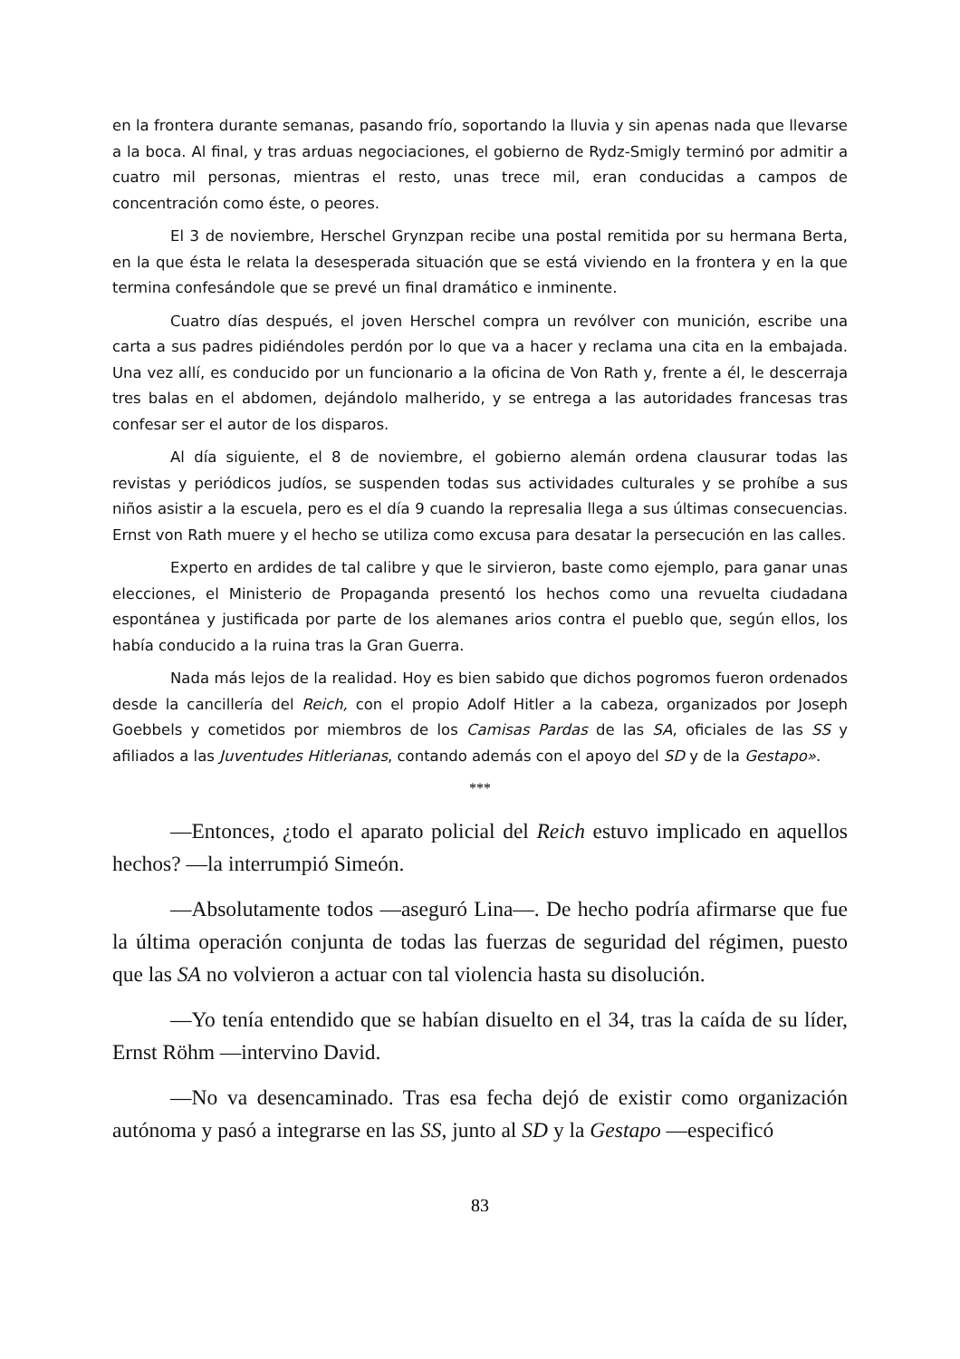en la frontera durante semanas, pasando frío, soportando la lluvia y sin apenas nada que llevarse a la boca. Al final, y tras arduas negociaciones, el gobierno de Rydz-Smigly terminó por admitir a cuatro mil personas, mientras el resto, unas trece mil, eran conducidas a campos de concentración como éste, o peores.
El 3 de noviembre, Herschel Grynzpan recibe una postal remitida por su hermana Berta, en la que ésta le relata la desesperada situación que se está viviendo en la frontera y en la que termina confesándole que se prevé un final dramático e inminente.
Cuatro días después, el joven Herschel compra un revólver con munición, escribe una carta a sus padres pidiéndoles perdón por lo que va a hacer y reclama una cita en la embajada. Una vez allí, es conducido por un funcionario a la oficina de Von Rath y, frente a él, le descerraja tres balas en el abdomen, dejándolo malherido, y se entrega a las autoridades francesas tras confesar ser el autor de los disparos.
Al día siguiente, el 8 de noviembre, el gobierno alemán ordena clausurar todas las revistas y periódicos judíos, se suspenden todas sus actividades culturales y se prohíbe a sus niños asistir a la escuela, pero es el día 9 cuando la represalia llega a sus últimas consecuencias. Ernst von Rath muere y el hecho se utiliza como excusa para desatar la persecución en las calles.
Experto en ardides de tal calibre y que le sirvieron, baste como ejemplo, para ganar unas elecciones, el Ministerio de Propaganda presentó los hechos como una revuelta ciudadana espontánea y justificada por parte de los alemanes arios contra el pueblo que, según ellos, los había conducido a la ruina tras la Gran Guerra.
Nada más lejos de la realidad. Hoy es bien sabido que dichos pogromos fueron ordenados desde la cancillería del Reich, con el propio Adolf Hitler a la cabeza, organizados por Joseph Goebbels y cometidos por miembros de los Camisas Pardas de las SA, oficiales de las SS y afiliados a las Juventudes Hitlerianas, contando además con el apoyo del SD y de la Gestapo».
***
—Entonces, ¿todo el aparato policial del Reich estuvo implicado en aquellos hechos? —la interrumpió Simeón.
—Absolutamente todos —aseguró Lina—. De hecho podría afirmarse que fue la última operación conjunta de todas las fuerzas de seguridad del régimen, puesto que las SA no volvieron a actuar con tal violencia hasta su disolución.
—Yo tenía entendido que se habían disuelto en el 34, tras la caída de su líder, Ernst Röhm —intervino David.
—No va desencaminado. Tras esa fecha dejó de existir como organización autónoma y pasó a integrarse en las SS, junto al SD y la Gestapo —especificó
83